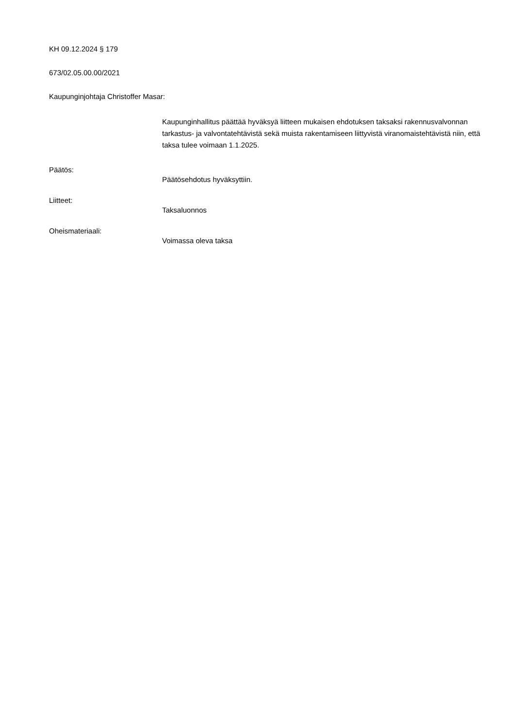KH 09.12.2024 § 179
673/02.05.00.00/2021
Kaupunginjohtaja Christoffer Masar:
Kaupunginhallitus päättää hyväksyä liitteen mukaisen ehdotuksen taksaksi rakennusvalvonnan tarkastus- ja valvontatehtävistä sekä muista rakentamiseen liittyvistä viranomaistehtävistä niin, että taksa tulee voimaan 1.1.2025.
Päätös:
Päätösehdotus hyväksyttiin.
Liitteet:
Taksaluonnos
Oheismateriaali:
Voimassa oleva taksa